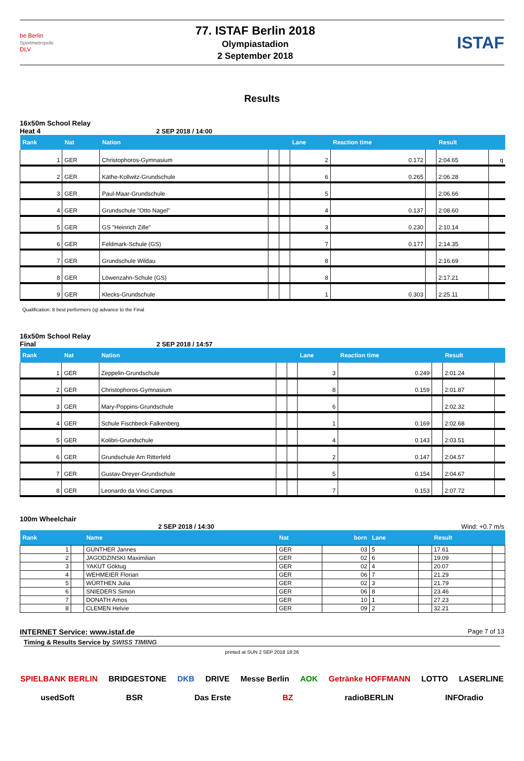be Berlin
Sportmetropole
DLV
77. ISTAF Berlin 2018
Olympiastadion
2 September 2018
ISTAF
Results
16x50m School Relay
Heat 4 2 SEP 2018 / 14:00
| Rank | Nat | Nation | | | Lane | Reaction time | | Result | |
| --- | --- | --- | --- | --- | --- | --- | --- | --- | --- |
| 1 | GER | Christophoros-Gymnasium | | | 2 | 0.172 | | 2:04.65 | q |
| 2 | GER | Käthe-Kollwitz-Grundschule | | | 6 | 0.265 | | 2:06.28 | |
| 3 | GER | Paul-Maar-Grundschule | | | 5 | | | 2:06.66 | |
| 4 | GER | Grundschule "Otto Nagel" | | | 4 | 0.137 | | 2:08.60 | |
| 5 | GER | GS "Heinrich Zille" | | | 3 | 0.230 | | 2:10.14 | |
| 6 | GER | Feldmark-Schule (GS) | | | 7 | 0.177 | | 2:14.35 | |
| 7 | GER | Grundschule Wildau | | | 8 | | | 2:16.69 | |
| 8 | GER | Löwenzahn-Schule (GS) | | | 8 | | | 2:17.21 | |
| 9 | GER | Klecks-Grundschule | | | 1 | 0.303 | | 2:25.11 | |
Qualification: 8 best performers (q) advance to the Final
16x50m School Relay
Final 2 SEP 2018 / 14:57
| Rank | Nat | Nation | | | Lane | Reaction time | | Result | |
| --- | --- | --- | --- | --- | --- | --- | --- | --- | --- |
| 1 | GER | Zeppelin-Grundschule | | | 3 | 0.249 | | 2:01.24 | |
| 2 | GER | Christophoros-Gymnasium | | | 8 | 0.159 | | 2:01.87 | |
| 3 | GER | Mary-Poppins-Grundschule | | | 6 | | | 2:02.32 | |
| 4 | GER | Schule Fischbeck-Falkenberg | | | 1 | 0.169 | | 2:02.68 | |
| 5 | GER | Kolibri-Grundschule | | | 4 | 0.143 | | 2:03.51 | |
| 6 | GER | Grundschule Am Ritterfeld | | | 2 | 0.147 | | 2:04.57 | |
| 7 | GER | Gustav-Dreyer-Grundschule | | | 5 | 0.154 | | 2:04.67 | |
| 8 | GER | Leonardo da Vinci Campus | | | 7 | 0.153 | | 2:07.72 | |
100m Wheelchair
2 SEP 2018 / 14:30 Wind: +0.7 m/s
| Rank | | Name | Nat | born | Lane | | Result | |
| --- | --- | --- | --- | --- | --- | --- | --- | --- |
| 1 | | GÜNTHER Jannes | GER | 03 | 5 | | 17.61 | |
| 2 | | JAGODZINSKI Maximilian | GER | 02 | 6 | | 19.09 | |
| 3 | | YAKUT Göktug | GER | 02 | 4 | | 20.07 | |
| 4 | | WEHMEIER Florian | GER | 06 | 7 | | 21.29 | |
| 5 | | WÜRTHEN Julia | GER | 02 | 3 | | 21.79 | |
| 6 | | SNIEDERS Simon | GER | 06 | 8 | | 23.46 | |
| 7 | | DONATH Amos | GER | 10 | 1 | | 27.23 | |
| 8 | | CLEMEN Helvie | GER | 09 | 2 | | 32.21 | |
INTERNET Service: www.istaf.de Page 7 of 13
Timing & Results Service by SWISS TIMING
printed at SUN 2 SEP 2018 18:26
SPIELBANK BERLIN BRIDGESTONE DKB DRIVE Messe Berlin AOK Getränke HOFFMANN LOTTO LASERLINE usedSoft BSR Das Erste BZ radioBERLIN INFOradio